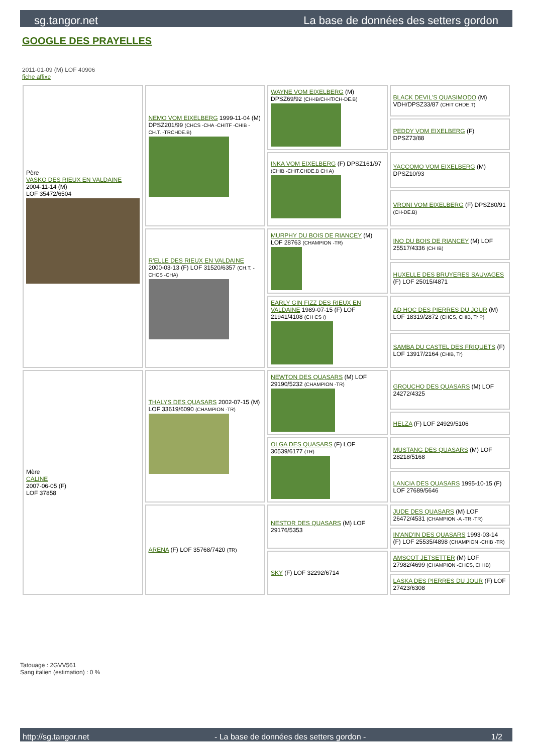sg.tangor.net La base de données des setters gordon
GOOGLE DES PRAYELLES
2011-01-09 (M) LOF 40906
fiche affixe
| Père VASKO DES RIEUX EN VALDAINE 2004-11-14 (M) LOF 35472/6504 | NEMO VOM EIXELBERG 1999-11-04 (M) DPSZ201/99 (CHCS -CHA -CHITF -CHIB -CH.T. -TRCHDE.B) | WAYNE VOM EIXELBERG (M) DPSZ69/92 (CH-IB/CH-IT/CH-DE.B) | BLACK DEVIL'S QUASIMODO (M) VDH/DPSZ33/87 (CHIT CHDE.T) |
| | | | PEDDY VOM EIXELBERG (F) DPSZ73/88 |
| | | INKA VOM EIXELBERG (F) DPSZ161/97 (CHIB -CHIT.CHDE.B CH A) | YACCOMO VOM EIXELBERG (M) DPSZ10/93 |
| | | | VRONI VOM EIXELBERG (F) DPSZ80/91 (CH-DE.B) |
| | R'ELLE DES RIEUX EN VALDAINE 2000-03-13 (F) LOF 31520/6357 (CH.T. -CHCS -CHA) | MURPHY DU BOIS DE RIANCEY (M) LOF 28763 (CHAMPION -TR) | INO DU BOIS DE RIANCEY (M) LOF 25517/4336 (CH IB) |
| | | | HUXELLE DES BRUYERES SAUVAGES (F) LOF 25015/4871 |
| | | EARLY GIN FIZZ DES RIEUX EN VALDAINE 1989-07-15 (F) LOF 21941/4108 (CH CS /) | AD HOC DES PIERRES DU JOUR (M) LOF 18319/2872 (CHCS, CHIB, Tr P) |
| | | | SAMBA DU CASTEL DES FRIQUETS (F) LOF 13917/2164 (CHIB, Tr) |
| Mère CALINE 2007-06-05 (F) LOF 37858 | THALYS DES QUASARS 2002-07-15 (M) LOF 33619/6090 (CHAMPION -TR) | NEWTON DES QUASARS (M) LOF 29190/5232 (CHAMPION -TR) | GROUCHO DES QUASARS (M) LOF 24272/4325 |
| | | | HELZA (F) LOF 24929/5106 |
| | | OLGA DES QUASARS (F) LOF 30539/6177 (TR) | MUSTANG DES QUASARS (M) LOF 28218/5168 |
| | | | LANCIA DES QUASARS 1995-10-15 (F) LOF 27689/5646 |
| | ARENA (F) LOF 35768/7420 (TR) | NESTOR DES QUASARS (M) LOF 29176/5353 | JUDE DES QUASARS (M) LOF 26472/4531 (CHAMPION -A -TR -TR) |
| | | | IN'AND'IN DES QUASARS 1993-03-14 (F) LOF 25535/4898 (CHAMPION -CHIB -TR) |
| | | SKY (F) LOF 32292/6714 | AMSCOT JETSETTER (M) LOF 27982/4699 (CHAMPION -CHCS, CH IB) |
| | | | LASKA DES PIERRES DU JOUR (F) LOF 27423/6308 |
Tatouage : 2GVV561
Sang italien (estimation) : 0 %
http://sg.tangor.net - La base de données des setters gordon - 1/2